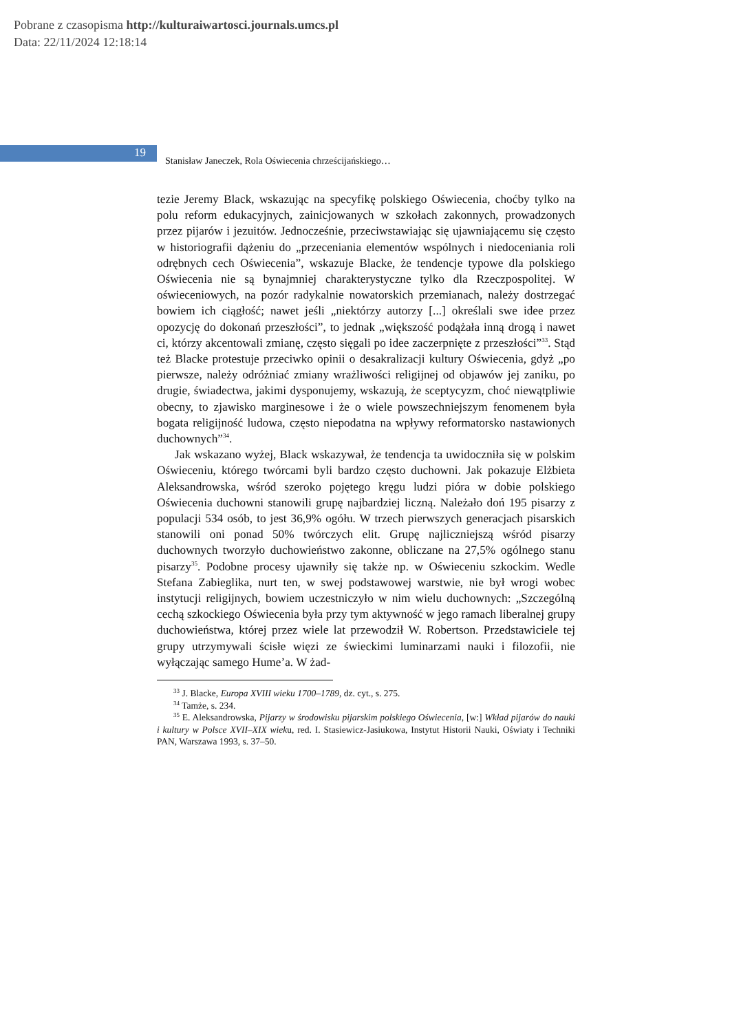Pobrane z czasopisma http://kulturaiwartosci.journals.umcs.pl
Data: 22/11/2024 12:18:14
19
Stanisław Janeczek, Rola Oświecenia chrześcijańskiego…
tezie Jeremy Black, wskazując na specyfikę polskiego Oświecenia, choćby tylko na polu reform edukacyjnych, zainicjowanych w szkołach zakonnych, prowadzonych przez pijarów i jezuitów. Jednocześnie, przeciwstawiając się ujawniającemu się często w historiografii dążeniu do „przeceniania elementów wspólnych i niedoceniania roli odrębnych cech Oświecenia”, wskazuje Blacke, że tendencje typowe dla polskiego Oświecenia nie są bynajmniej charakterystyczne tylko dla Rzeczpospolitej. W oświeceniowych, na pozór radykalnie nowatorskich przemianach, należy dostrzegać bowiem ich ciągłość; nawet jeśli „niektórzy autorzy [...] określali swe idee przez opozycję do dokonań przeszłości”, to jednak „większość podążała inną drogą i nawet ci, którzy akcentowali zmianę, często sięgali po idee zaczerpnięte z przeszłości”<sup>33</sup>. Stąd też Blacke protestuje przeciwko opinii o desakralizacji kultury Oświecenia, gdyż „po pierwsze, należy odróżniać zmiany wrażliwości religijnej od objawów jej zaniku, po drugie, świadectwa, jakimi dysponujemy, wskazują, że sceptycyzm, choć niewątpliwie obecny, to zjawisko marginesowe i że o wiele powszechniejszym fenomenem była bogata religijność ludowa, często niepodatna na wpływy reformatorsko nastawionych duchownych”<sup>34</sup>.
Jak wskazano wyżej, Black wskazywał, że tendencja ta uwidoczniła się w polskim Oświeceniu, którego twórcami byli bardzo często duchowni. Jak pokazuje Elżbieta Aleksandrowska, wśród szeroko pojętego kręgu ludzi pióra w dobie polskiego Oświecenia duchowni stanowili grupę najbardziej liczną. Należało doń 195 pisarzy z populacji 534 osób, to jest 36,9% ogółu. W trzech pierwszych generacjach pisarskich stanowili oni ponad 50% twórczych elit. Grupę najliczniejszą wśród pisarzy duchownych tworzyło duchowieństwo zakonne, obliczane na 27,5% ogólnego stanu pisarzy<sup>35</sup>. Podobne procesy ujawniły się także np. w Oświeceniu szkockim. Wedle Stefana Zabieglika, nurt ten, w swej podstawowej warstwie, nie był wrogi wobec instytucji religijnych, bowiem uczestniczyło w nim wielu duchownych: „Szczególną cechą szkockiego Oświecenia była przy tym aktywność w jego ramach liberalnej grupy duchowieństwa, której przez wiele lat przewodził W. Robertson. Przedstawiciele tej grupy utrzymywali ścisłe więzi ze świeckimi luminarzami nauki i filozofii, nie wyłączając samego Hume’a. W żad-
<sup>33</sup> J. Blacke, Europa XVIII wieku 1700–1789, dz. cyt., s. 275.
<sup>34</sup> Tamże, s. 234.
<sup>35</sup> E. Aleksandrowska, Pijarzy w środowisku pijarskim polskiego Oświecenia, [w:] Wkład pijarów do nauki i kultury w Polsce XVII–XIX wieku, red. I. Stasiewicz-Jasiukowa, Instytut Historii Nauki, Oświaty i Techniki PAN, Warszawa 1993, s. 37–50.